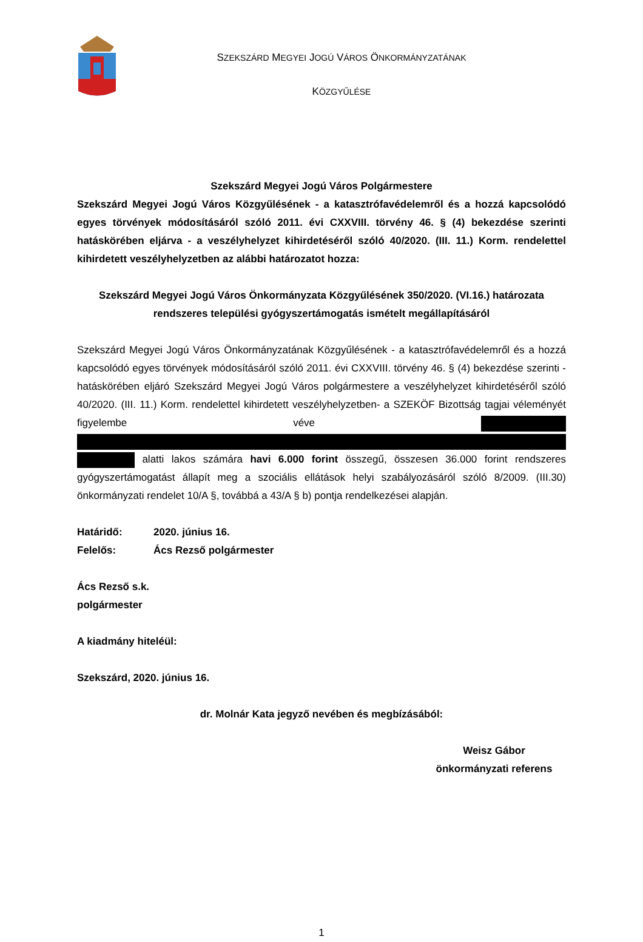SZEKSZÁRD MEGYEI JOGÚ VÁROS ÖNKORMÁNYZATÁNAK
KÖZGYŰLÉSE
Szekszárd Megyei Jogú Város Polgármestere
Szekszárd Megyei Jogú Város Közgyűlésének - a katasztrófavédelemről és a hozzá kapcsolódó egyes törvények módosításáról szóló 2011. évi CXXVIII. törvény 46. § (4) bekezdése szerinti hatáskörében eljárva - a veszélyhelyzet kihirdetéséről szóló 40/2020. (III. 11.) Korm. rendelettel kihirdetett veszélyhelyzetben az alábbi határozatot hozza:
Szekszárd Megyei Jogú Város Önkormányzata Közgyűlésének 350/2020. (VI.16.) határozata rendszeres települési gyógyszertámogatás ismételt megállapításáról
Szekszárd Megyei Jogú Város Önkormányzatának Közgyűlésének - a katasztrófavédelemről és a hozzá kapcsolódó egyes törvények módosításáról szóló 2011. évi CXXVIII. törvény 46. § (4) bekezdése szerinti - hatáskörében eljáró Szekszárd Megyei Jogú Város polgármestere a veszélyhelyzet kihirdetéséről szóló 40/2020. (III. 11.) Korm. rendelettel kihirdetett veszélyhelyzetben- a SZEKÖF Bizottság tagjai véleményét figyelembe véve alatti lakos számára havi 6.000 forint összegű, összesen 36.000 forint rendszeres gyógyszertámogatást állapít meg a szociális ellátások helyi szabályozásáról szóló 8/2009. (III.30) önkormányzati rendelet 10/A §, továbbá a 43/A § b) pontja rendelkezései alapján.
Határidő: 2020. június 16.
Felelős: Ács Rezső polgármester
Ács Rezső s.k.
polgármester
A kiadmány hiteléül:
Szekszárd, 2020. június 16.
dr. Molnár Kata jegyző nevében és megbízásából:
Weisz Gábor
önkormányzati referens
1